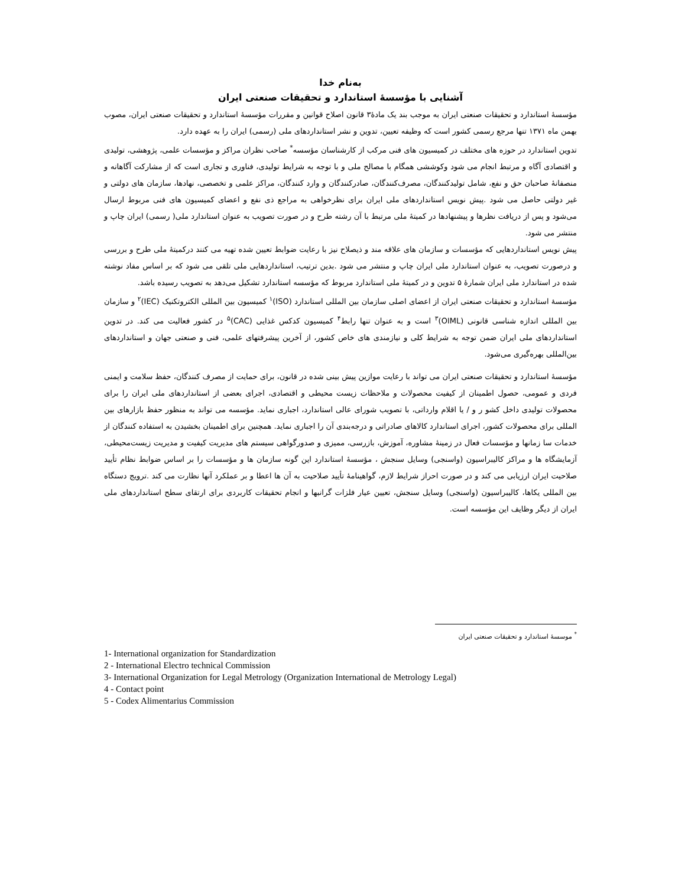به‌نام خدا
آشنایی با مؤسسهٔ استاندارد و تحقیقات صنعتی ایران
مؤسسهٔ استاندارد و تحقیقات صنعتی ایران به موجب بند یک مادهٔ۳ قانون اصلاح قوانین و مقررات مؤسسهٔ استاندارد و تحقیقات صنعتی ایران، مصوب بهمن ماه ۱۳۷۱ تنها مرجع رسمی کشور است که وظیفه تعیین، تدوین و نشر استانداردهای ملی (رسمی) ایران را به عهده دارد.
تدوین استاندارد در حوزه های مختلف در کمیسیون های فنی مرکب از کارشناسان مؤسسه<sup>*</sup> صاحب نظران مراکز و مؤسسات علمی، پژوهشی، تولیدی و اقتصادی آگاه و مرتبط انجام می شود وکوششی همگام با مصالح ملی و با توجه به شرایط تولیدی، فناوری و تجاری است که از مشارکت آگاهانه و منصفانهٔ صاحبان حق و نفع، شامل تولیدکنندگان، مصرف‌کنندگان، صادرکنندگان و وارد کنندگان، مراکز علمی و تخصصی، نهادها، سازمان های دولتی و غیر دولتی حاصل می شود .پیش نویس استانداردهای ملی ایران برای نظرخواهی به مراجع ذی نفع و اعضای کمیسیون های فنی مربوط ارسال می‌شود و پس از دریافت نظرها و پیشنهادها در کمیتهٔ ملی مرتبط با آن رشته طرح و در صورت تصویب به عنوان استاندارد ملی( رسمی) ایران چاپ و منتشر می شود.
پیش نویس استانداردهایی که مؤسسات و سازمان های علاقه مند و ذیصلاح نیز با رعایت ضوابط تعیین شده تهیه می کنند درکمیتهٔ ملی طرح و بررسی و درصورت تصویب، به عنوان استاندارد ملی ایران چاپ و منتشر می شود .بدین ترتیب، استانداردهایی ملی تلقی می شود که بر اساس مفاد نوشته شده در استاندارد ملی ایران شمارهٔ ۵ تدوین و در کمیتهٔ ملی استاندارد مربوط که مؤسسه استاندارد تشکیل می‌دهد به تصویب رسیده باشد.
مؤسسهٔ استاندارد و تحقیقات صنعتی ایران از اعضای اصلی سازمان بین المللی استاندارد (ISO)<sup>۱</sup> کمیسیون بین المللی الکتروتکنیک (IEC)<sup>۲</sup> و سازمان بین المللی اندازه شناسی قانونی (OIML)<sup>۳</sup> است و به عنوان تنها رابط<sup>۴</sup> کمیسیون کدکس غذایی (CAC)<sup>۵</sup> در کشور فعالیت می کند. در تدوین استانداردهای ملی ایران ضمن توجه به شرایط کلی و نیازمندی های خاص کشور، از آخرین پیشرفتهای علمی، فنی و صنعتی جهان و استانداردهای بین‌المللی بهره‌گیری می‌شود.
مؤسسهٔ استاندارد و تحقیقات صنعتی ایران می تواند با رعایت موازین پیش بینی شده در قانون، برای حمایت از مصرف کنندگان، حفظ سلامت و ایمنی فردی و عمومی، حصول اطمینان از کیفیت محصولات و ملاحظات زیست محیطی و اقتصادی، اجرای بعضی از استانداردهای ملی ایران را برای محصولات تولیدی داخل کشو ر و / یا اقلام وارداتی، با تصویب شورای عالی استاندارد، اجباری نماید. مؤسسه می تواند به منظور حفظ بازارهای بین المللی برای محصولات کشور، اجرای استاندارد کالاهای صادراتی و درجه‌بندی آن را اجباری نماید. همچنین برای اطمینان بخشیدن به استفاده کنندگان از خدمات سا زمانها و مؤسسات فعال در زمینهٔ مشاوره، آموزش، بازرسی، ممیزی و صدورگواهی سیستم های مدیریت کیفیت و مدیریت زیست‌محیطی، آزمایشگاه ها و مراکز کالیبراسیون (واسنجی) وسایل سنجش ، مؤسسهٔ استاندارد این گونه سازمان ها و مؤسسات را بر اساس ضوابط نظام تأیید صلاحیت ایران ارزیابی می کند و در صورت احراز شرایط لازم، گواهینامهٔ تأیید صلاحیت به آن ها اعطا و بر عملکرد آنها نظارت می کند .ترویج دستگاه بین المللی یکاها، کالیبراسیون (واسنجی) وسایل سنجش، تعیین عیار فلزات گرانبها و انجام تحقیقات کاربردی برای ارتقای سطح استانداردهای ملی ایران از دیگر وظایف این مؤسسه است.
<sup>*</sup> موسسهٔ استاندارد و تحقیقات صنعتی ایران
1- International organization for Standardization
2 - International Electro technical Commission
3- International Organization for Legal Metrology (Organization International de Metrology Legal)
4 - Contact point
5 - Codex Alimentarius Commission